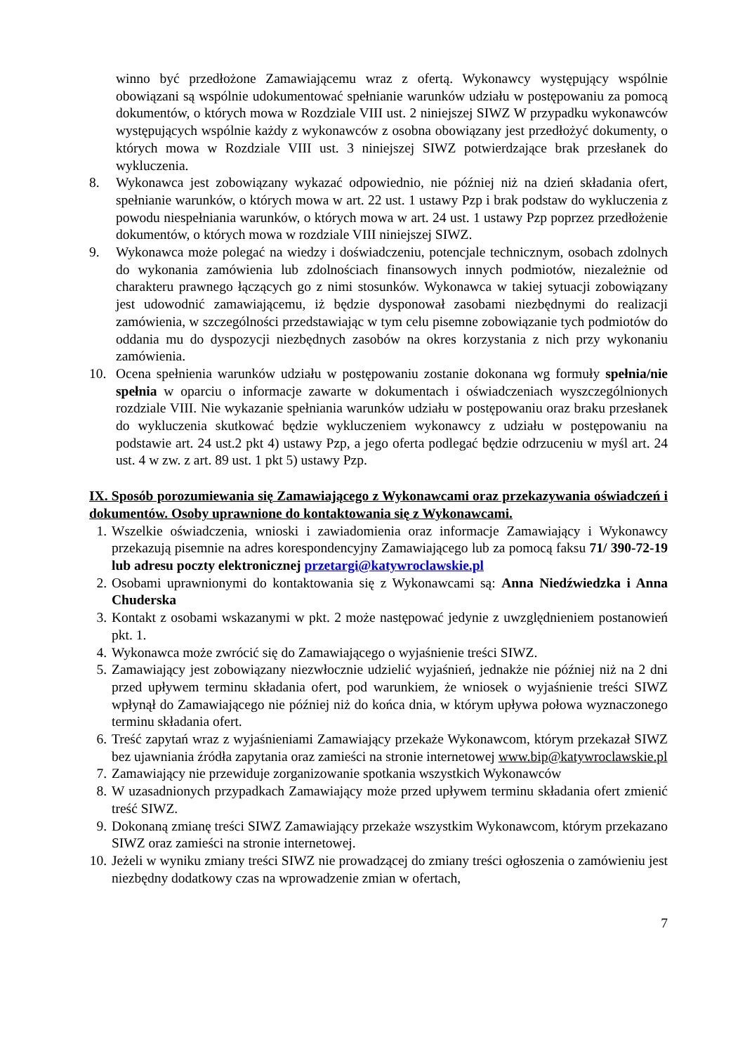winno być przedłożone Zamawiającemu wraz z ofertą. Wykonawcy występujący wspólnie obowiązani są wspólnie udokumentować spełnianie warunków udziału w postępowaniu za pomocą dokumentów, o których mowa w Rozdziale VIII ust. 2 niniejszej SIWZ W przypadku wykonawców występujących wspólnie każdy z wykonawców z osobna obowiązany jest przedłożyć dokumenty, o których mowa w Rozdziale VIII ust. 3 niniejszej SIWZ potwierdzające brak przesłanek do wykluczenia.
8. Wykonawca jest zobowiązany wykazać odpowiednio, nie później niż na dzień składania ofert, spełnianie warunków, o których mowa w art. 22 ust. 1 ustawy Pzp i brak podstaw do wykluczenia z powodu niespełniania warunków, o których mowa w art. 24 ust. 1 ustawy Pzp poprzez przedłożenie dokumentów, o których mowa w rozdziale VIII niniejszej SIWZ.
9. Wykonawca może polegać na wiedzy i doświadczeniu, potencjale technicznym, osobach zdolnych do wykonania zamówienia lub zdolnościach finansowych innych podmiotów, niezależnie od charakteru prawnego łączących go z nimi stosunków. Wykonawca w takiej sytuacji zobowiązany jest udowodnić zamawiającemu, iż będzie dysponował zasobami niezbędnymi do realizacji zamówienia, w szczególności przedstawiając w tym celu pisemne zobowiązanie tych podmiotów do oddania mu do dyspozycji niezbędnych zasobów na okres korzystania z nich przy wykonaniu zamówienia.
10. Ocena spełnienia warunków udziału w postępowaniu zostanie dokonana wg formuły spełnia/nie spełnia w oparciu o informacje zawarte w dokumentach i oświadczeniach wyszczególnionych rozdziale VIII. Nie wykazanie spełniania warunków udziału w postępowaniu oraz braku przesłanek do wykluczenia skutkować będzie wykluczeniem wykonawcy z udziału w postępowaniu na podstawie art. 24 ust.2 pkt 4) ustawy Pzp, a jego oferta podlegać będzie odrzuceniu w myśl art. 24 ust. 4 w zw. z art. 89 ust. 1 pkt 5) ustawy Pzp.
IX. Sposób porozumiewania się Zamawiającego z Wykonawcami oraz przekazywania oświadczeń i dokumentów. Osoby uprawnione do kontaktowania się z Wykonawcami.
1. Wszelkie oświadczenia, wnioski i zawiadomienia oraz informacje Zamawiający i Wykonawcy przekazują pisemnie na adres korespondencyjny Zamawiającego lub za pomocą faksu 71/ 390-72-19 lub adresu poczty elektronicznej przetargi@katywroclawskie.pl
2. Osobami uprawnionymi do kontaktowania się z Wykonawcami są: Anna Niedźwiedzka i Anna Chuderska
3. Kontakt z osobami wskazanymi w pkt. 2 może następować jedynie z uwzględnieniem postanowień pkt. 1.
4. Wykonawca może zwrócić się do Zamawiającego o wyjaśnienie treści SIWZ.
5. Zamawiający jest zobowiązany niezwłocznie udzielić wyjaśnień, jednakże nie później niż na 2 dni przed upływem terminu składania ofert, pod warunkiem, że wniosek o wyjaśnienie treści SIWZ wpłynął do Zamawiającego nie później niż do końca dnia, w którym upływa połowa wyznaczonego terminu składania ofert.
6. Treść zapytań wraz z wyjaśnieniami Zamawiający przekaże Wykonawcom, którym przekazał SIWZ bez ujawniania źródła zapytania oraz zamieści na stronie internetowej www.bip@katywroclawskie.pl
7. Zamawiający nie przewiduje zorganizowanie spotkania wszystkich Wykonawców
8. W uzasadnionych przypadkach Zamawiający może przed upływem terminu składania ofert zmienić treść SIWZ.
9. Dokonaną zmianę treści SIWZ Zamawiający przekaże wszystkim Wykonawcom, którym przekazano SIWZ oraz zamieści na stronie internetowej.
10. Jeżeli w wyniku zmiany treści SIWZ nie prowadzącej do zmiany treści ogłoszenia o zamówieniu jest niezbędny dodatkowy czas na wprowadzenie zmian w ofertach,
7